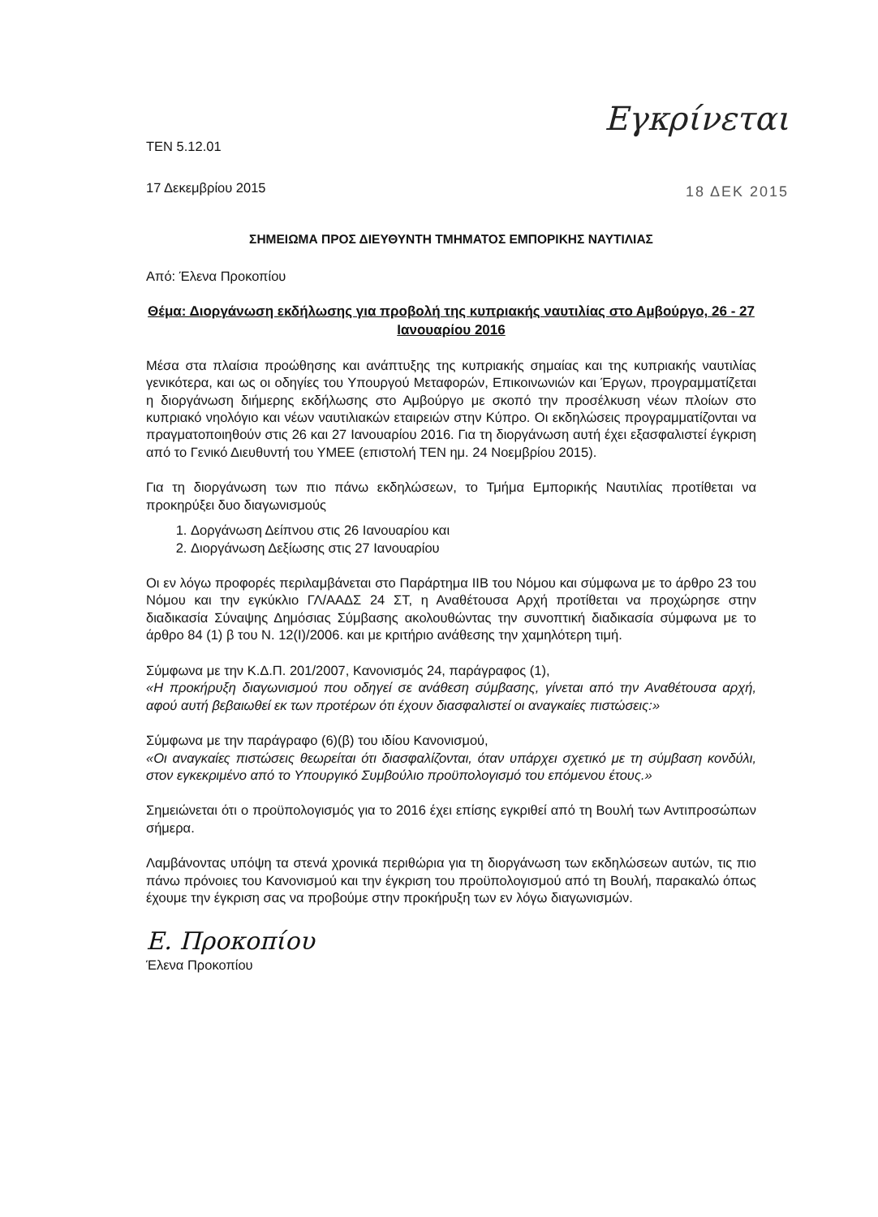Εγκρίνεται
18 ΔΕΚ 2015
ΤΕΝ 5.12.01
17 Δεκεμβρίου 2015
ΣΗΜΕΙΩΜΑ ΠΡΟΣ ΔΙΕΥΘΥΝΤΗ ΤΜΗΜΑΤΟΣ ΕΜΠΟΡΙΚΗΣ ΝΑΥΤΙΛΙΑΣ
Από: Έλενα Προκοπίου
Θέμα: Διοργάνωση εκδήλωσης για προβολή της κυπριακής ναυτιλίας στο Αμβούργο, 26 - 27 Ιανουαρίου 2016
Μέσα στα πλαίσια προώθησης και ανάπτυξης της κυπριακής σημαίας και της κυπριακής ναυτιλίας γενικότερα, και ως οι οδηγίες του Υπουργού Μεταφορών, Επικοινωνιών και Έργων, προγραμματίζεται η διοργάνωση διήμερης εκδήλωσης στο Αμβούργο με σκοπό την προσέλκυση νέων πλοίων στο κυπριακό νηολόγιο και νέων ναυτιλιακών εταιρειών στην Κύπρο. Οι εκδηλώσεις προγραμματίζονται να πραγματοποιηθούν στις 26 και 27 Ιανουαρίου 2016. Για τη διοργάνωση αυτή έχει εξασφαλιστεί έγκριση από το Γενικό Διευθυντή του ΥΜΕΕ (επιστολή ΤΕΝ ημ. 24 Νοεμβρίου 2015).
Για τη διοργάνωση των πιο πάνω εκδηλώσεων, το Τμήμα Εμπορικής Ναυτιλίας προτίθεται να προκηρύξει δυο διαγωνισμούς
1. Δοργάνωση Δείπνου στις 26 Ιανουαρίου και
2. Διοργάνωση Δεξίωσης στις 27 Ιανουαρίου
Οι εν λόγω προφορές περιλαμβάνεται στο Παράρτημα ΙΙΒ του Νόμου και σύμφωνα με το άρθρο 23 του Νόμου και την εγκύκλιο ΓΛ/ΑΑΔΣ 24 ΣΤ, η Αναθέτουσα Αρχή προτίθεται να προχώρησε στην διαδικασία Σύναψης Δημόσιας Σύμβασης ακολουθώντας την συνοπτική διαδικασία σύμφωνα με το άρθρο 84 (1) β του Ν. 12(Ι)/2006. και με κριτήριο ανάθεσης την χαμηλότερη τιμή.
Σύμφωνα με την Κ.Δ.Π. 201/2007, Κανονισμός 24, παράγραφος (1),
«Η προκήρυξη διαγωνισμού που οδηγεί σε ανάθεση σύμβασης, γίνεται από την Αναθέτουσα αρχή, αφού αυτή βεβαιωθεί εκ των προτέρων ότι έχουν διασφαλιστεί οι αναγκαίες πιστώσεις:»
Σύμφωνα με την παράγραφο (6)(β) του ιδίου Κανονισμού,
«Οι αναγκαίες πιστώσεις θεωρείται ότι διασφαλίζονται, όταν υπάρχει σχετικό με τη σύμβαση κονδύλι, στον εγκεκριμένο από το Υπουργικό Συμβούλιο προϋπολογισμό του επόμενου έτους.»
Σημειώνεται ότι ο προϋπολογισμός για το 2016 έχει επίσης εγκριθεί από τη Βουλή των Αντιπροσώπων σήμερα.
Λαμβάνοντας υπόψη τα στενά χρονικά περιθώρια για τη διοργάνωση των εκδηλώσεων αυτών, τις πιο πάνω πρόνοιες του Κανονισμού και την έγκριση του προϋπολογισμού από τη Βουλή, παρακαλώ όπως έχουμε την έγκριση σας να προβούμε στην προκήρυξη των εν λόγω διαγωνισμών.
Ε. Προκοπίου
Έλενα Προκοπίου